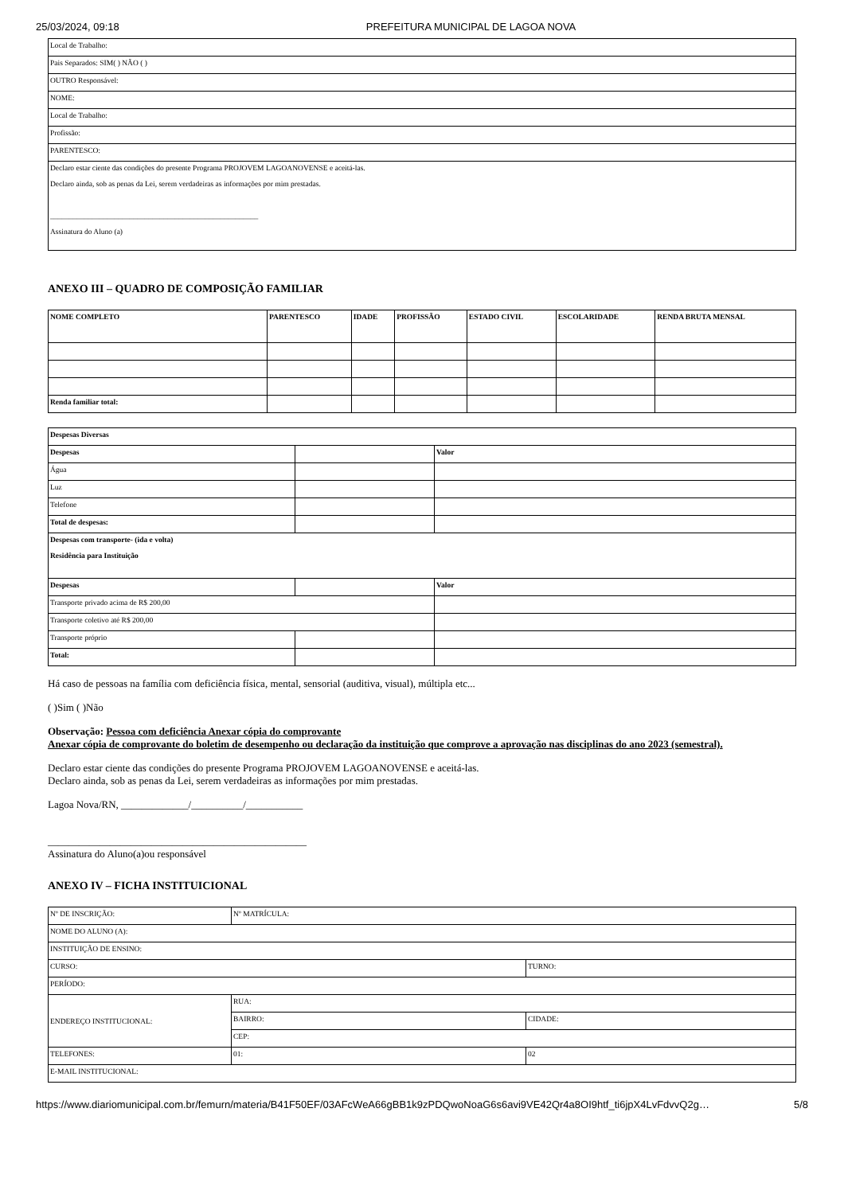25/03/2024, 09:18 PREFEITURA MUNICIPAL DE LAGOA NOVA
| Local de Trabalho: |
| Pais Separados: SIM( ) NÃO ( ) |
| OUTRO Responsável: |
| NOME: |
| Local de Trabalho: |
| Profissão: |
| PARENTESCO: |
| Declaro estar ciente das condições do presente Programa PROJOVEM LAGOANOVENSE e aceitá-las. Declaro ainda, sob as penas da Lei, serem verdadeiras as informações por mim prestadas. _______________________________________________________ Assinatura do Aluno (a) |
ANEXO III – QUADRO DE COMPOSIÇÃO FAMILIAR
| NOME COMPLETO | PARENTESCO | IDADE | PROFISSÃO | ESTADO CIVIL | ESCOLARIDADE | RENDA BRUTA MENSAL |
| --- | --- | --- | --- | --- | --- | --- |
| Renda familiar total: | | | | | | |
| Despesas Diversas | | |
| --- | --- | --- |
| Despesas | | Valor |
| Água | | |
| Luz | | |
| Telefone | | |
| Total de despesas: | | |
| Despesas com transporte- (ida e volta) Residência para Instituição | | |
| Despesas | | Valor |
| Transporte privado acima de R$ 200,00 | | |
| Transporte coletivo até R$ 200,00 | | |
| Transporte próprio | | |
| Total: | | |
Há caso de pessoas na família com deficiência física, mental, sensorial (auditiva, visual), múltipla etc...
( )Sim ( )Não
Observação: Pessoa com deficiência Anexar cópia do comprovante
Anexar cópia de comprovante do boletim de desempenho ou declaração da instituição que comprove a aprovação nas disciplinas do ano 2023 (semestral).
Declaro estar ciente das condições do presente Programa PROJOVEM LAGOANOVENSE e aceitá-las.
Declaro ainda, sob as penas da Lei, serem verdadeiras as informações por mim prestadas.
Lagoa Nova/RN, _____________/__________/___________
__________________________________________________
Assinatura do Aluno(a)ou responsável
ANEXO IV – FICHA INSTITUICIONAL
| Nº DE INSCRIÇÃO: | Nº MATRÍCULA: | |
| NOME DO ALUNO (A): | | |
| INSTITUIÇÃO DE ENSINO: | | |
| CURSO: | | TURNO: |
| PERÍODO: | | |
| ENDEREÇO INSTITUCIONAL: | RUA: | |
| | BAIRRO: | CIDADE: |
| | CEP: | |
| TELEFONES: | 01: | 02 |
| E-MAIL INSTITUCIONAL: | | |
https://www.diariomunicipal.com.br/femurn/materia/B41F50EF/03AFcWeA66gBB1k9zPDQwoNoaG6s6avi9VE42Qr4a8OI9htf_ti6jpX4LvFdvvQ2g… 5/8